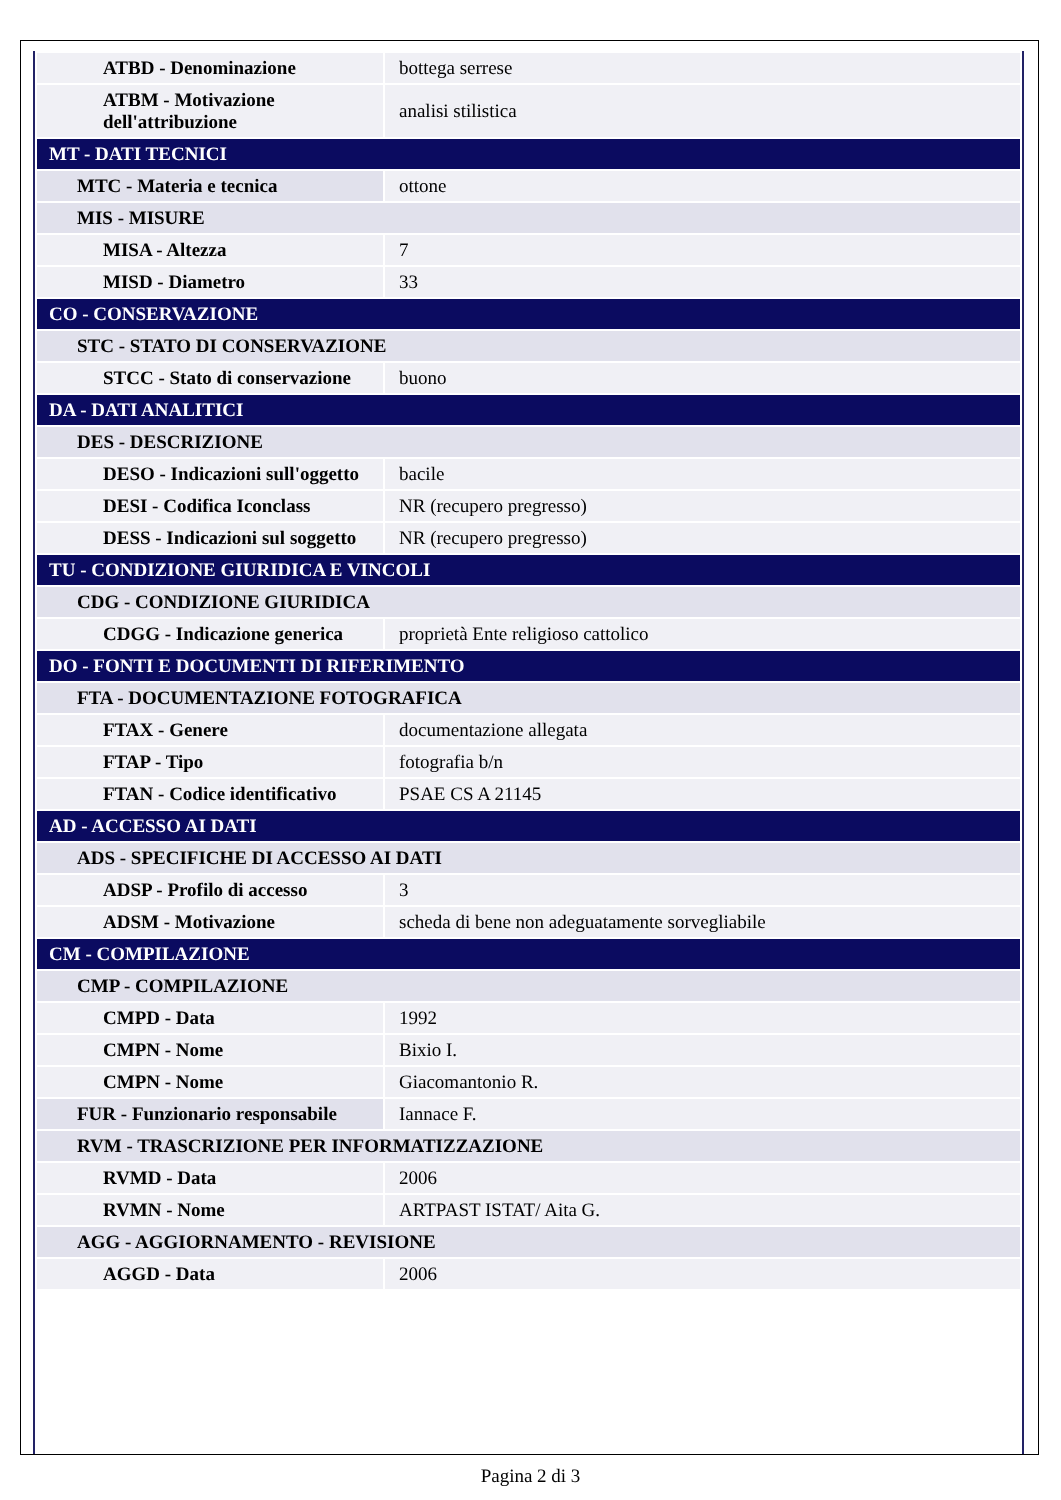| ATBD - Denominazione | bottega serrese |
| ATBM - Motivazione dell'attribuzione | analisi stilistica |
| MT - DATI TECNICI | |
| MTC - Materia e tecnica | ottone |
| MIS - MISURE | |
| MISA - Altezza | 7 |
| MISD - Diametro | 33 |
| CO - CONSERVAZIONE | |
| STC - STATO DI CONSERVAZIONE | |
| STCC - Stato di conservazione | buono |
| DA - DATI ANALITICI | |
| DES - DESCRIZIONE | |
| DESO - Indicazioni sull'oggetto | bacile |
| DESI - Codifica Iconclass | NR (recupero pregresso) |
| DESS - Indicazioni sul soggetto | NR (recupero pregresso) |
| TU - CONDIZIONE GIURIDICA E VINCOLI | |
| CDG - CONDIZIONE GIURIDICA | |
| CDGG - Indicazione generica | proprietà Ente religioso cattolico |
| DO - FONTI E DOCUMENTI DI RIFERIMENTO | |
| FTA - DOCUMENTAZIONE FOTOGRAFICA | |
| FTAX - Genere | documentazione allegata |
| FTAP - Tipo | fotografia b/n |
| FTAN - Codice identificativo | PSAE CS A 21145 |
| AD - ACCESSO AI DATI | |
| ADS - SPECIFICHE DI ACCESSO AI DATI | |
| ADSP - Profilo di accesso | 3 |
| ADSM - Motivazione | scheda di bene non adeguatamente sorvegliabile |
| CM - COMPILAZIONE | |
| CMP - COMPILAZIONE | |
| CMPD - Data | 1992 |
| CMPN - Nome | Bixio I. |
| CMPN - Nome | Giacomantonio R. |
| FUR - Funzionario responsabile | Iannace F. |
| RVM - TRASCRIZIONE PER INFORMATIZZAZIONE | |
| RVMD - Data | 2006 |
| RVMN - Nome | ARTPAST ISTAT/ Aita G. |
| AGG - AGGIORNAMENTO - REVISIONE | |
| AGGD - Data | 2006 |
Pagina 2 di 3